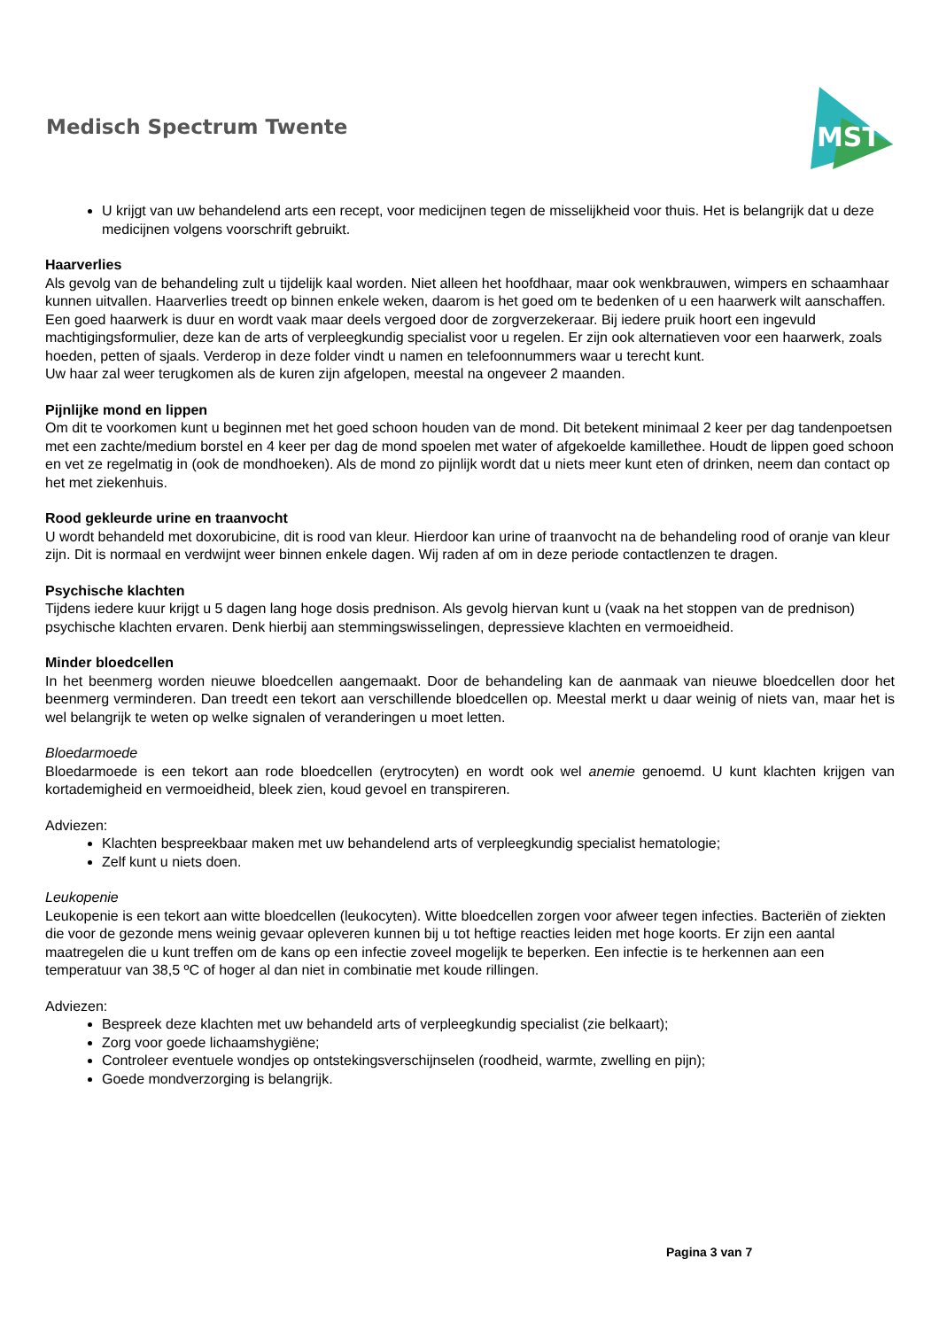Medisch Spectrum Twente
MST
U krijgt van uw behandelend arts een recept, voor medicijnen tegen de misselijkheid voor thuis. Het is belangrijk dat u deze medicijnen volgens voorschrift gebruikt.
Haarverlies
Als gevolg van de behandeling zult u tijdelijk kaal worden. Niet alleen het hoofdhaar, maar ook wenkbrauwen, wimpers en schaamhaar kunnen uitvallen. Haarverlies treedt op binnen enkele weken, daarom is het goed om te bedenken of u een haarwerk wilt aanschaffen. Een goed haarwerk is duur en wordt vaak maar deels vergoed door de zorgverzekeraar. Bij iedere pruik hoort een ingevuld machtigingsformulier, deze kan de arts of verpleegkundig specialist voor u regelen. Er zijn ook alternatieven voor een haarwerk, zoals hoeden, petten of sjaals. Verderop in deze folder vindt u namen en telefoonnummers waar u terecht kunt.
Uw haar zal weer terugkomen als de kuren zijn afgelopen, meestal na ongeveer 2 maanden.
Pijnlijke mond en lippen
Om dit te voorkomen kunt u beginnen met het goed schoon houden van de mond. Dit betekent minimaal 2 keer per dag tandenpoetsen met een zachte/medium borstel en 4 keer per dag de mond spoelen met water of afgekoelde kamillethee. Houdt de lippen goed schoon en vet ze regelmatig in (ook de mondhoeken). Als de mond zo pijnlijk wordt dat u niets meer kunt eten of drinken, neem dan contact op het met ziekenhuis.
Rood gekleurde urine en traanvocht
U wordt behandeld met doxorubicine, dit is rood van kleur. Hierdoor kan urine of traanvocht na de behandeling rood of oranje van kleur zijn. Dit is normaal en verdwijnt weer binnen enkele dagen. Wij raden af om in deze periode contactlenzen te dragen.
Psychische klachten
Tijdens iedere kuur krijgt u 5 dagen lang hoge dosis prednison. Als gevolg hiervan kunt u (vaak na het stoppen van de prednison) psychische klachten ervaren. Denk hierbij aan stemmingswisselingen, depressieve klachten en vermoeidheid.
Minder bloedcellen
In het beenmerg worden nieuwe bloedcellen aangemaakt. Door de behandeling kan de aanmaak van nieuwe bloedcellen door het beenmerg verminderen. Dan treedt een tekort aan verschillende bloedcellen op. Meestal merkt u daar weinig of niets van, maar het is wel belangrijk te weten op welke signalen of veranderingen u moet letten.
Bloedarmoede
Bloedarmoede is een tekort aan rode bloedcellen (erytrocyten) en wordt ook wel anemie genoemd. U kunt klachten krijgen van kortademigheid en vermoeidheid, bleek zien, koud gevoel en transpireren.
Adviezen:
Klachten bespreekbaar maken met uw behandelend arts of verpleegkundig specialist hematologie;
Zelf kunt u niets doen.
Leukopenie
Leukopenie is een tekort aan witte bloedcellen (leukocyten). Witte bloedcellen zorgen voor afweer tegen infecties. Bacteriën of ziekten die voor de gezonde mens weinig gevaar opleveren kunnen bij u tot heftige reacties leiden met hoge koorts. Er zijn een aantal maatregelen die u kunt treffen om de kans op een infectie zoveel mogelijk te beperken. Een infectie is te herkennen aan een temperatuur van 38,5 ºC of hoger al dan niet in combinatie met koude rillingen.
Adviezen:
Bespreek deze klachten met uw behandeld arts of verpleegkundig specialist (zie belkaart);
Zorg voor goede lichaamshygiëne;
Controleer eventuele wondjes op ontstekingsverschijnselen (roodheid, warmte, zwelling en pijn);
Goede mondverzorging is belangrijk.
Pagina 3 van 7